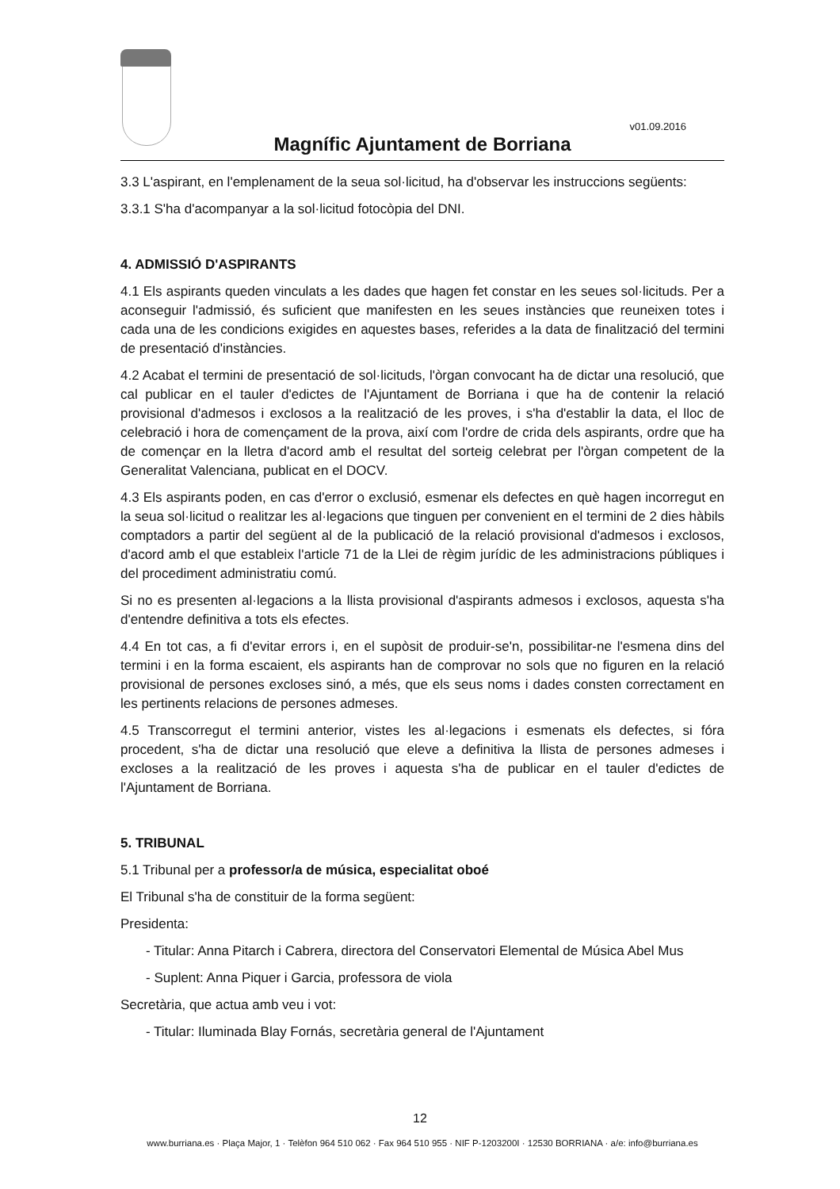v01.09.2016
Magnífic Ajuntament de Borriana
3.3 L'aspirant, en l'emplenament de la seua sol·licitud, ha d'observar les instruccions següents:
3.3.1 S'ha d'acompanyar a la sol·licitud fotocòpia del DNI.
4. ADMISSIÓ D'ASPIRANTS
4.1 Els aspirants queden vinculats a les dades que hagen fet constar en les seues sol·licituds. Per a aconseguir l'admissió, és suficient que manifesten en les seues instàncies que reuneixen totes i cada una de les condicions exigides en aquestes bases, referides a la data de finalització del termini de presentació d'instàncies.
4.2 Acabat el termini de presentació de sol·licituds, l'òrgan convocant ha de dictar una resolució, que cal publicar en el tauler d'edictes de l'Ajuntament de Borriana i que ha de contenir la relació provisional d'admesos i exclosos a la realització de les proves, i s'ha d'establir la data, el lloc de celebració i hora de començament de la prova, així com l'ordre de crida dels aspirants, ordre que ha de començar en la lletra d'acord amb el resultat del sorteig celebrat per l'òrgan competent de la Generalitat Valenciana, publicat en el DOCV.
4.3 Els aspirants poden, en cas d'error o exclusió, esmenar els defectes en què hagen incorregut en la seua sol·licitud o realitzar les al·legacions que tinguen per convenient en el termini de 2 dies hàbils comptadors a partir del següent al de la publicació de la relació provisional d'admesos i exclosos, d'acord amb el que estableix l'article 71 de la Llei de règim jurídic de les administracions públiques i del procediment administratiu comú.
Si no es presenten al·legacions a la llista provisional d'aspirants admesos i exclosos, aquesta s'ha d'entendre definitiva a tots els efectes.
4.4 En tot cas, a fi d'evitar errors i, en el supòsit de produir-se'n, possibilitar-ne l'esmena dins del termini i en la forma escaient, els aspirants han de comprovar no sols que no figuren en la relació provisional de persones excloses sinó, a més, que els seus noms i dades consten correctament en les pertinents relacions de persones admeses.
4.5 Transcorregut el termini anterior, vistes les al·legacions i esmenats els defectes, si fóra procedent, s'ha de dictar una resolució que eleve a definitiva la llista de persones admeses i excloses a la realització de les proves i aquesta s'ha de publicar en el tauler d'edictes de l'Ajuntament de Borriana.
5. TRIBUNAL
5.1 Tribunal per a professor/a de música, especialitat oboé
El Tribunal s'ha de constituir de la forma següent:
Presidenta:
- Titular: Anna Pitarch i Cabrera, directora del Conservatori Elemental de Música Abel Mus
- Suplent: Anna Piquer i Garcia, professora de viola
Secretària, que actua amb veu i vot:
- Titular: Iluminada Blay Fornás, secretària general de l'Ajuntament
12
www.burriana.es · Plaça Major, 1 · Telèfon 964 510 062 · Fax 964 510 955 · NIF P-1203200I · 12530 BORRIANA · a/e: info@burriana.es